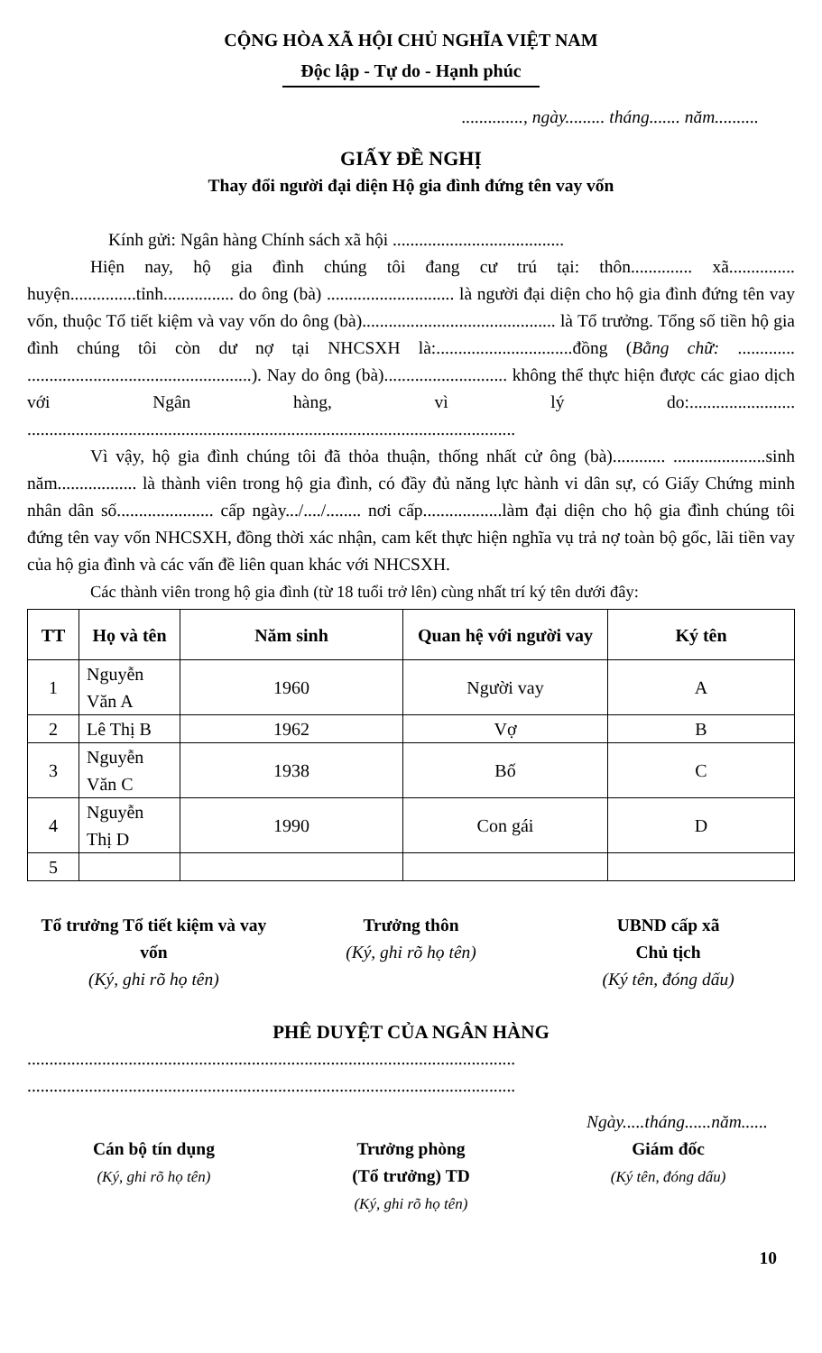CỘNG HÒA XÃ HỘI CHỦ NGHĨA VIỆT NAM
Độc lập - Tự do - Hạnh phúc
.............., ngày......... tháng....... năm..........
GIẤY ĐỀ NGHỊ
Thay đổi người đại diện Hộ gia đình đứng tên vay vốn
Kính gửi: Ngân hàng Chính sách xã hội .......................................
Hiện nay, hộ gia đình chúng tôi đang cư trú tại: thôn.............. xã............... huyện...............tỉnh................ do ông (bà) ............................. là người đại diện cho hộ gia đình đứng tên vay vốn, thuộc Tổ tiết kiệm và vay vốn do ông (bà)............................................ là Tổ trưởng. Tổng số tiền hộ gia đình chúng tôi còn dư nợ tại NHCSXH là:...............................đồng (Bằng chữ: ............. ...................................................). Nay do ông (bà)............................ không thể thực hiện được các giao dịch với Ngân hàng, vì lý do:........................ ...............................................................................................................
Vì vậy, hộ gia đình chúng tôi đã thỏa thuận, thống nhất cử ông (bà)............ .....................sinh năm.................. là thành viên trong hộ gia đình, có đầy đủ năng lực hành vi dân sự, có Giấy Chứng minh nhân dân số...................... cấp ngày.../..../........ nơi cấp..................làm đại diện cho hộ gia đình chúng tôi đứng tên vay vốn NHCSXH, đồng thời xác nhận, cam kết thực hiện nghĩa vụ trả nợ toàn bộ gốc, lãi tiền vay của hộ gia đình và các vấn đề liên quan khác với NHCSXH.
Các thành viên trong hộ gia đình (từ 18 tuổi trở lên) cùng nhất trí ký tên dưới đây:
| TT | Họ và tên | Năm sinh | Quan hệ với người vay | Ký tên |
| --- | --- | --- | --- | --- |
| 1 | Nguyễn Văn A | 1960 | Người vay | A |
| 2 | Lê Thị B | 1962 | Vợ | B |
| 3 | Nguyễn Văn C | 1938 | Bố | C |
| 4 | Nguyễn Thị D | 1990 | Con gái | D |
| 5 | | | | |
Tổ trưởng Tổ tiết kiệm và vay vốn
(Ký, ghi rõ họ tên)
Trưởng thôn
(Ký, ghi rõ họ tên)
UBND cấp xã
Chủ tịch
(Ký tên, đóng dấu)
PHÊ DUYỆT CỦA NGÂN HÀNG
...............................................................................................................
...............................................................................................................
Ngày.....tháng......năm......
Cán bộ tín dụng
(Ký, ghi rõ họ tên)
Trưởng phòng
(Tổ trưởng) TD
(Ký, ghi rõ họ tên)
Giám đốc
(Ký tên, đóng dấu)
10